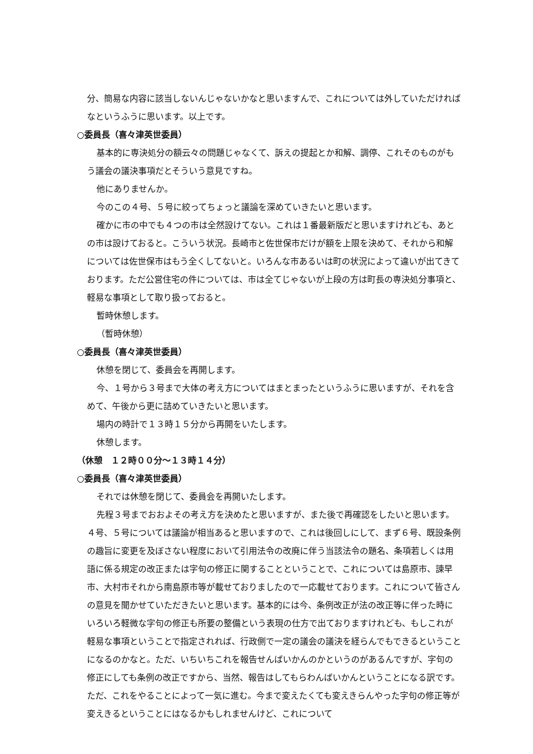分、簡易な内容に該当しないんじゃないかなと思いますんで、これについては外していただければなというふうに思います。以上です。
○委員長（喜々津英世委員）
基本的に専決処分の額云々の問題じゃなくて、訴えの提起とか和解、調停、これそのものがもう議会の議決事項だとそういう意見ですね。
他にありませんか。
今のこの４号、５号に絞ってちょっと議論を深めていきたいと思います。
確かに市の中でも４つの市は全然設けてない。これは１番最新版だと思いますけれども、あとの市は設けておると。こういう状況。長崎市と佐世保市だけが額を上限を決めて、それから和解については佐世保市はもう全くしてないと。いろんな市あるいは町の状況によって違いが出てきております。ただ公営住宅の件については、市は全てじゃないが上段の方は町長の専決処分事項と、軽易な事項として取り扱っておると。
暫時休憩します。
（暫時休憩）
○委員長（喜々津英世委員）
休憩を閉じて、委員会を再開します。
今、１号から３号まで大体の考え方についてはまとまったというふうに思いますが、それを含めて、午後から更に詰めていきたいと思います。
場内の時計で１３時１５分から再開をいたします。
休憩します。
（休憩　１２時００分～１３時１４分）
○委員長（喜々津英世委員）
それでは休憩を閉じて、委員会を再開いたします。
先程３号までおおよその考え方を決めたと思いますが、また後で再確認をしたいと思います。４号、５号については議論が相当あると思いますので、これは後回しにして、まず６号、既設条例の趣旨に変更を及ぼさない程度において引用法令の改廃に伴う当該法令の題名、条項若しくは用語に係る規定の改正または字句の修正に関することということで、これについては島原市、諫早市、大村市それから南島原市等が載せておりましたので一応載せております。これについて皆さんの意見を聞かせていただきたいと思います。基本的には今、条例改正が法の改正等に伴った時にいろいろ軽微な字句の修正も所要の整備という表現の仕方で出ておりますけれども、もしこれが軽易な事項ということで指定されれば、行政側で一定の議会の議決を経らんでもできるということになるのかなと。ただ、いちいちこれを報告せんばいかんのかというのがあるんですが、字句の修正にしても条例の改正ですから、当然、報告はしてもらわんばいかんということになる訳です。ただ、これをやることによって一気に進む。今まで変えたくても変えきらんやった字句の修正等が変えきるということにはなるかもしれませんけど、これについて